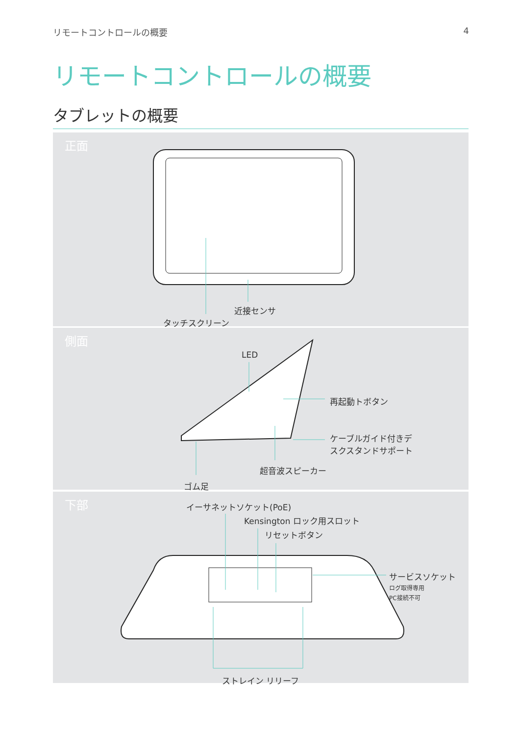リモートコントロールの概要 4
リモートコントロールの概要
タブレットの概要
正面
近接センサ
タッチスクリーン
側面
LED
再起動トボタン
ケーブルガイド付きデ
スクスタンドサポート
超音波スピーカー
ゴム足
下部 イーサネットソケット(PoE)
Kensington ロック用スロット
リセットボタン
サービスソケット
ログ取得専用
PC接続不可
ストレイン リリーフ